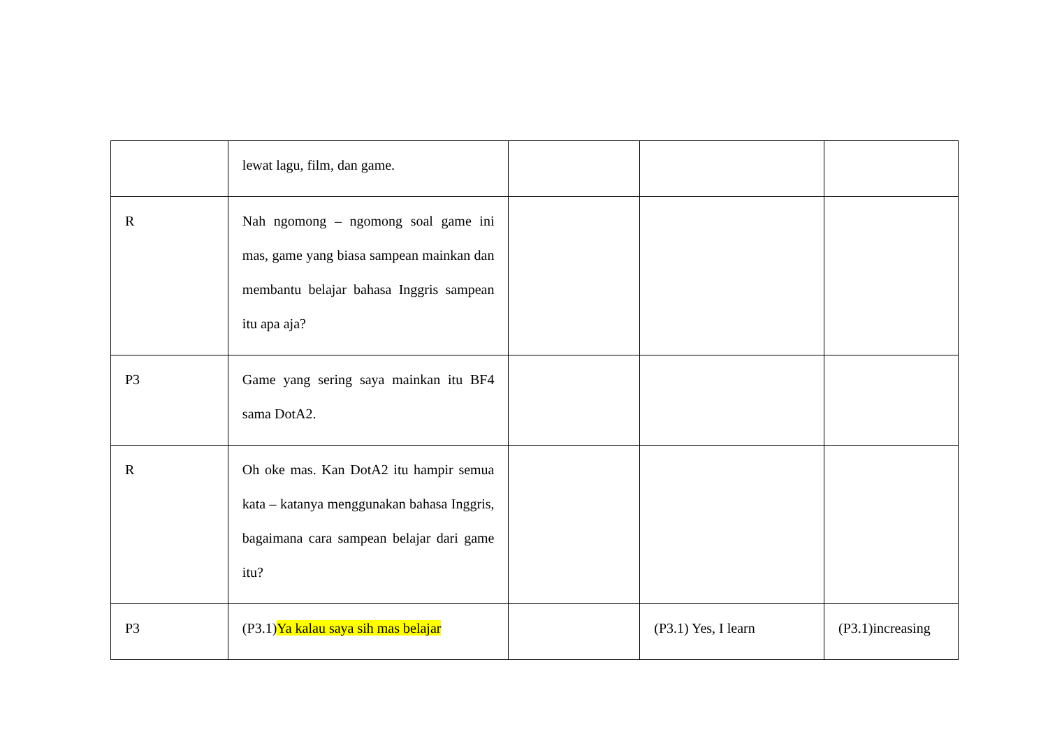| | lewat lagu, film, dan game. | | | |
| R | Nah ngomong – ngomong soal game ini mas, game yang biasa sampean mainkan dan membantu belajar bahasa Inggris sampean itu apa aja? | | | |
| P3 | Game yang sering saya mainkan itu BF4 sama DotA2. | | | |
| R | Oh oke mas. Kan DotA2 itu hampir semua kata – katanya menggunakan bahasa Inggris, bagaimana cara sampean belajar dari game itu? | | | |
| P3 | (P3.1) Ya kalau saya sih mas belajar | | (P3.1) Yes, I learn | (P3.1)increasing |